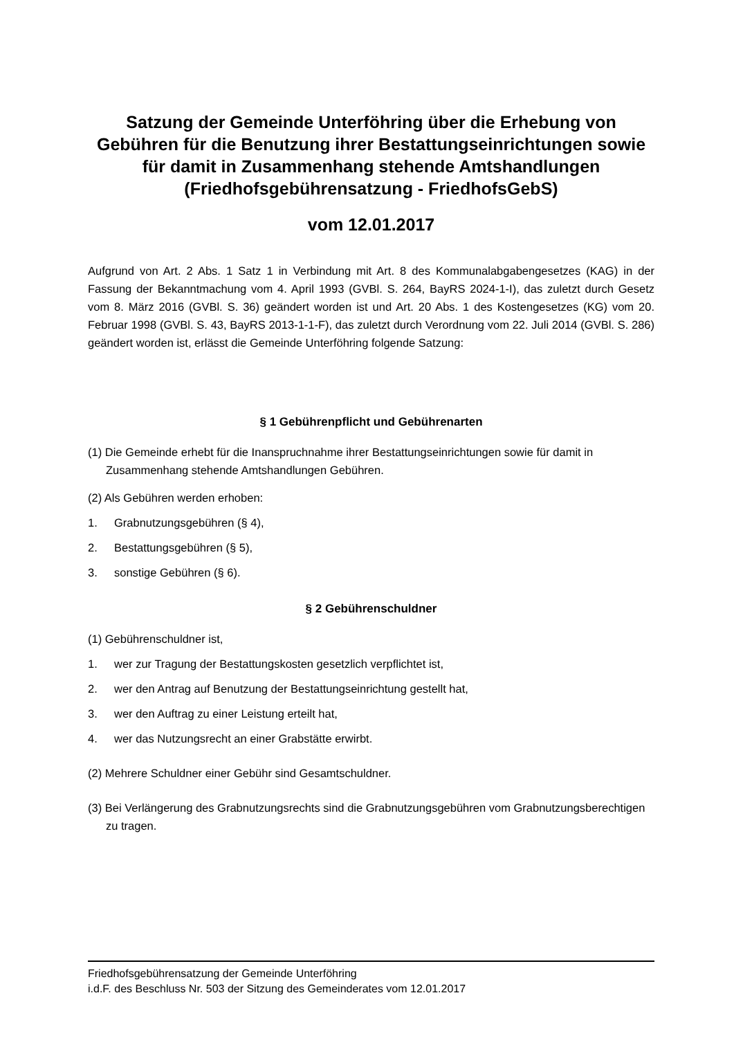Satzung der Gemeinde Unterföhring über die Erhebung von Gebühren für die Benutzung ihrer Bestattungseinrichtungen sowie für damit in Zusammenhang stehende Amtshandlungen (Friedhofsgebührensatzung - FriedhofsGebS)
vom 12.01.2017
Aufgrund von Art. 2 Abs. 1 Satz 1 in Verbindung mit Art. 8 des Kommunalabgabengesetzes (KAG) in der Fassung der Bekanntmachung vom 4. April 1993 (GVBl. S. 264, BayRS 2024-1-I), das zuletzt durch Gesetz vom 8. März 2016 (GVBl. S. 36) geändert worden ist und Art. 20 Abs. 1 des Kostengesetzes (KG) vom 20. Februar 1998 (GVBl. S. 43, BayRS 2013-1-1-F), das zuletzt durch Verordnung vom 22. Juli 2014 (GVBl. S. 286) geändert worden ist, erlässt die Gemeinde Unterföhring folgende Satzung:
§ 1 Gebührenpflicht und Gebührenarten
(1) Die Gemeinde erhebt für die Inanspruchnahme ihrer Bestattungseinrichtungen sowie für damit in Zusammenhang stehende Amtshandlungen Gebühren.
(2) Als Gebühren werden erhoben:
1. Grabnutzungsgebühren (§ 4),
2. Bestattungsgebühren (§ 5),
3. sonstige Gebühren (§ 6).
§ 2 Gebührenschuldner
(1) Gebührenschuldner ist,
1. wer zur Tragung der Bestattungskosten gesetzlich verpflichtet ist,
2. wer den Antrag auf Benutzung der Bestattungseinrichtung gestellt hat,
3. wer den Auftrag zu einer Leistung erteilt hat,
4. wer das Nutzungsrecht an einer Grabstätte erwirbt.
(2) Mehrere Schuldner einer Gebühr sind Gesamtschuldner.
(3) Bei Verlängerung des Grabnutzungsrechts sind die Grabnutzungsgebühren vom Grabnutzungsberechtigen zu tragen.
Friedhofsgebührensatzung der Gemeinde Unterföhring
i.d.F. des Beschluss Nr. 503 der Sitzung des Gemeinderates vom 12.01.2017